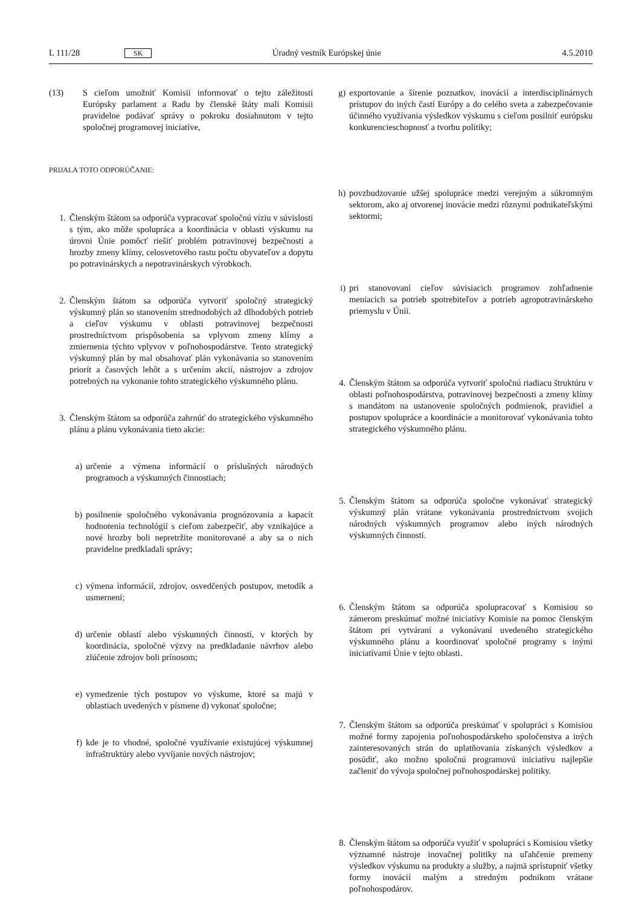L 111/28 SK Úradný vestník Európskej únie 4.5.2010
(13) S cieľom umožniť Komisii informovať o tejto záležitosti Európsky parlament a Radu by členské štáty mali Komisii pravidelne podávať správy o pokroku dosiahnutom v tejto spoločnej programovej iniciatíve,
PRIJALA TOTO ODPORÚČANIE:
1. Členským štátom sa odporúča vypracovať spoločnú víziu v súvislosti s tým, ako môže spolupráca a koordinácia v oblasti výskumu na úrovni Únie pomôcť riešiť problém potravinovej bezpečnosti a hrozby zmeny klímy, celosvetového rastu počtu obyvateľov a dopytu po potravinárskych a nepotravinárskych výrobkoch.
2. Členským štátom sa odporúča vytvoriť spoločný strategický výskumný plán so stanovením strednodobých až dlhodobých potrieb a cieľov výskumu v oblasti potravinovej bezpečnosti prostredníctvom prispôsobenia sa vplyvom zmeny klímy a zmiernenia týchto vplyvov v poľnohospodárstve. Tento strategický výskumný plán by mal obsahovať plán vykonávania so stanovením priorít a časových lehôt a s určením akcií, nástrojov a zdrojov potrebných na vykonanie tohto strategického výskumného plánu.
3. Členským štátom sa odporúča zahrnúť do strategického výskumného plánu a plánu vykonávania tieto akcie:
a) určenie a výmena informácií o príslušných národných programoch a výskumných činnostiach;
b) posilnenie spoločného vykonávania prognózovania a kapacít hodnotenia technológií s cieľom zabezpečiť, aby vznikajúce a nové hrozby boli nepretržite monitorované a aby sa o nich pravidelne predkladali správy;
c) výmena informácií, zdrojov, osvedčených postupov, metodík a usmernení;
d) určenie oblastí alebo výskumných činností, v ktorých by koordinácia, spoločné výzvy na predkladanie návrhov alebo zlúčenie zdrojov boli prínosom;
e) vymedzenie tých postupov vo výskume, ktoré sa majú v oblastiach uvedených v písmene d) vykonať spoločne;
f) kde je to vhodné, spoločné využívanie existujúcej výskumnej infraštruktúry alebo vyvíjanie nových nástrojov;
g) exportovanie a šírenie poznatkov, inovácií a interdisciplinárnych prístupov do iných častí Európy a do celého sveta a zabezpečovanie účinného využívania výsledkov výskumu s cieľom posilniť európsku konkurencieschopnosť a tvorbu politiky;
h) povzbudzovanie užšej spolupráce medzi verejným a súkromným sektorom, ako aj otvorenej inovácie medzi rôznymi podnikateľskými sektormi;
i) pri stanovovaní cieľov súvisiacich programov zohľadnenie meniacich sa potrieb spotrebiteľov a potrieb agropotravinárskeho priemyslu v Únii.
4. Členským štátom sa odporúča vytvoriť spoločnú riadiacu štruktúru v oblasti poľnohospodárstva, potravinovej bezpečnosti a zmeny klímy s mandátom na ustanovenie spoločných podmienok, pravidiel a postupov spolupráce a koordinácie a monitorovať vykonávania tohto strategického výskumného plánu.
5. Členským štátom sa odporúča spoločne vykonávať strategický výskumný plán vrátane vykonávania prostredníctvom svojich národných výskumných programov alebo iných národných výskumných činností.
6. Členským štátom sa odporúča spolupracovať s Komisiou so zámerom preskúmať možné iniciatívy Komisie na pomoc členským štátom pri vytváraní a vykonávaní uvedeného strategického výskumného plánu a koordinovať spoločné programy s inými iniciatívami Únie v tejto oblasti.
7. Členským štátom sa odporúča preskúmať v spolupráci s Komisiou možné formy zapojenia poľnohospodárskeho spoločenstva a iných zainteresovaných strán do uplatňovania získaných výsledkov a posúdiť, ako možno spoločnú programovú iniciatívu najlepšie začleniť do vývoja spoločnej poľnohospodárskej politiky.
8. Členským štátom sa odporúča využiť v spolupráci s Komisiou všetky významné nástroje inovačnej politiky na uľahčenie premeny výsledkov výskumu na produkty a služby, a najmä sprístupniť všetky formy inovácií malým a stredným podnikom vrátane poľnohospodárov.